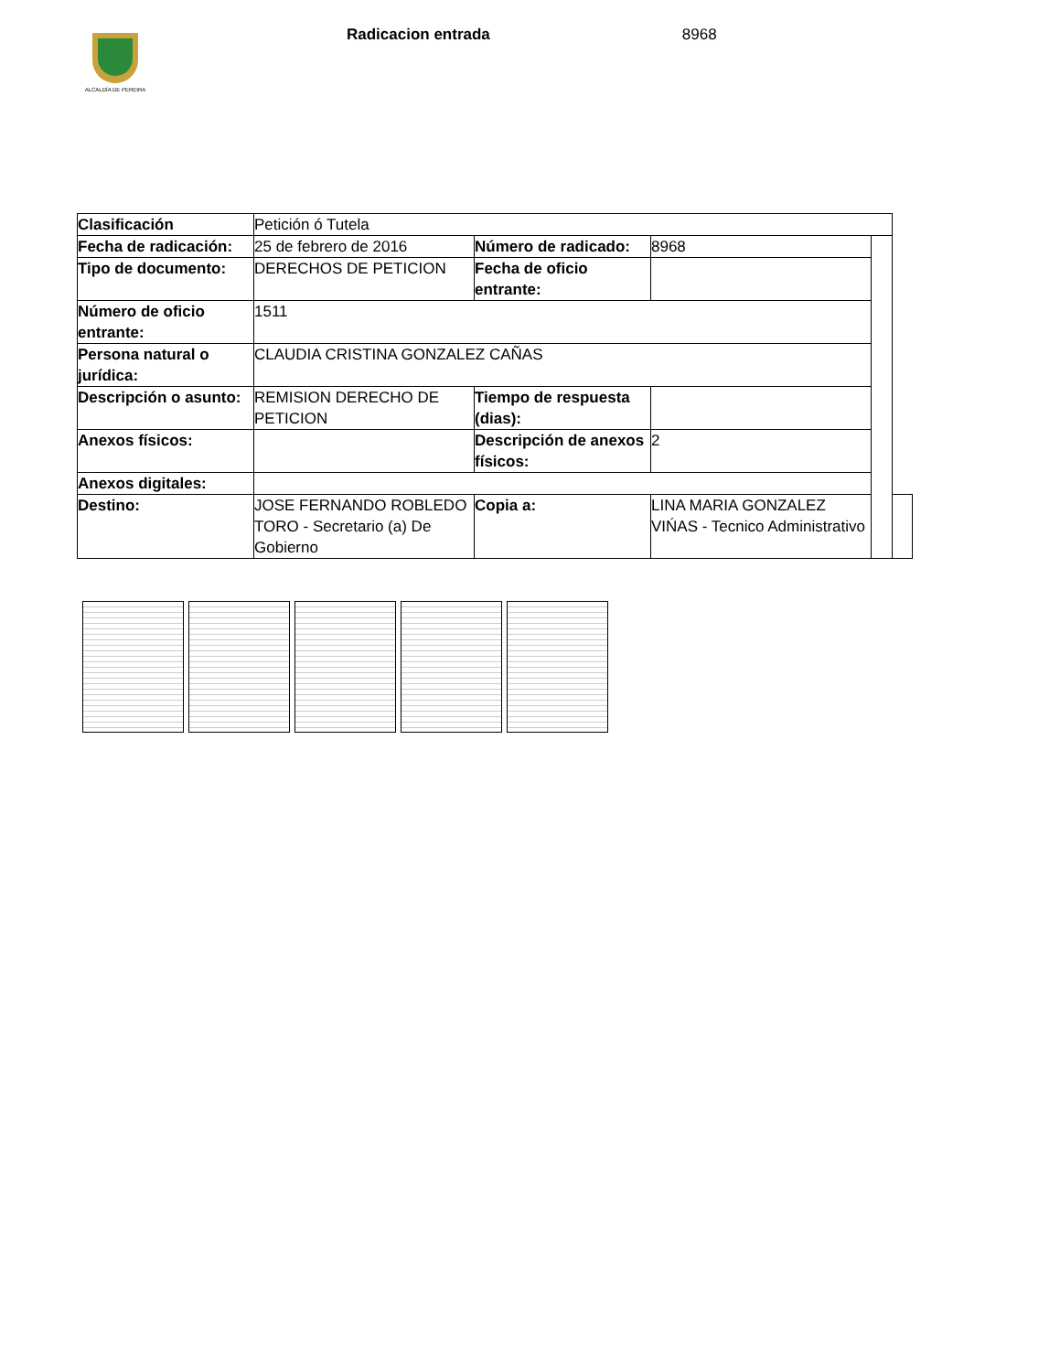ALCALDÍA DE PEREIRA
Radicacion entrada 8968
| Clasificación | Petición ó Tutela | | | | |
| Fecha de radicación: | 25 de febrero de 2016 | Número de radicado: | 8968 | | |
| Tipo de documento: | DERECHOS DE PETICION | Fecha de oficio entrante: | | | |
| Número de oficio entrante: | 1511 | | | | |
| Persona natural o jurídica: | CLAUDIA CRISTINA GONZALEZ CAÑAS | | | | |
| Descripción o asunto: | REMISION DERECHO DE PETICION | Tiempo de respuesta (dias): | | | |
| Anexos físicos: | | Descripción de anexos físicos: | 2 | | |
| Anexos digitales: | | | | | |
| Destino: | JOSE FERNANDO ROBLEDO TORO - Secretario (a) De Gobierno | Copia a: | LINA MARIA GONZALEZ VIŃAS - Tecnico Administrativo | | |